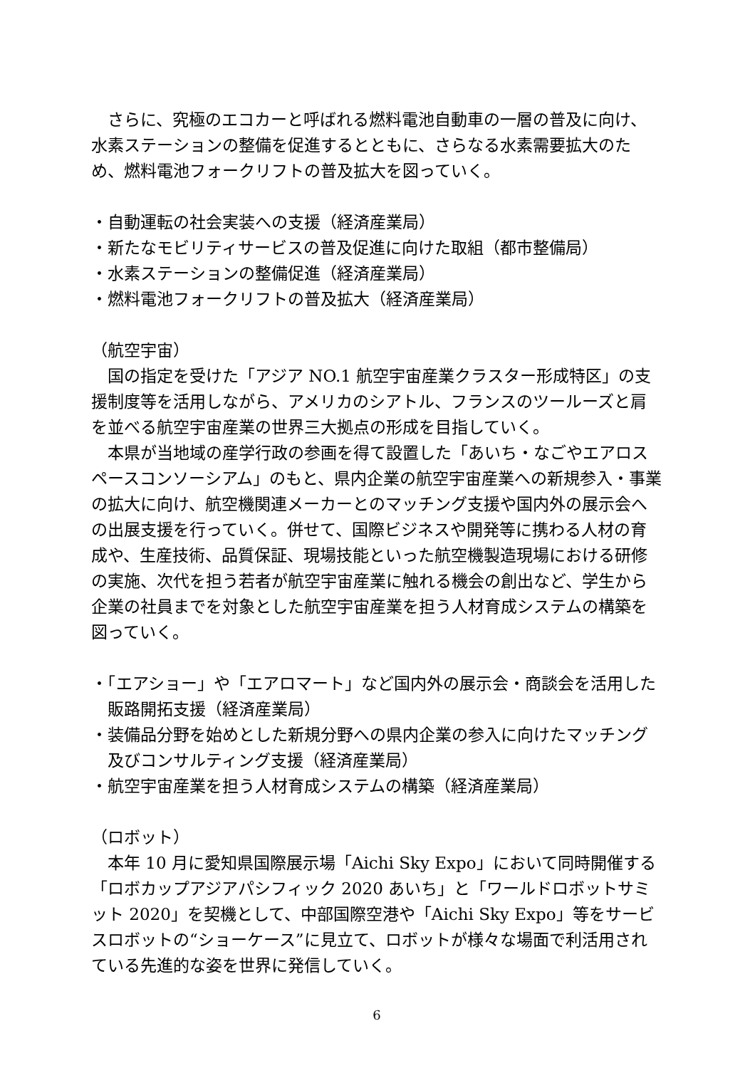さらに、究極のエコカーと呼ばれる燃料電池自動車の一層の普及に向け、水素ステーションの整備を促進するとともに、さらなる水素需要拡大のため、燃料電池フォークリフトの普及拡大を図っていく。
・自動運転の社会実装への支援（経済産業局）
・新たなモビリティサービスの普及促進に向けた取組（都市整備局）
・水素ステーションの整備促進（経済産業局）
・燃料電池フォークリフトの普及拡大（経済産業局）
（航空宇宙）
国の指定を受けた「アジア NO.1 航空宇宙産業クラスター形成特区」の支援制度等を活用しながら、アメリカのシアトル、フランスのツールーズと肩を並べる航空宇宙産業の世界三大拠点の形成を目指していく。
本県が当地域の産学行政の参画を得て設置した「あいち・なごやエアロスペースコンソーシアム」のもと、県内企業の航空宇宙産業への新規参入・事業の拡大に向け、航空機関連メーカーとのマッチング支援や国内外の展示会への出展支援を行っていく。併せて、国際ビジネスや開発等に携わる人材の育成や、生産技術、品質保証、現場技能といった航空機製造現場における研修の実施、次代を担う若者が航空宇宙産業に触れる機会の創出など、学生から企業の社員までを対象とした航空宇宙産業を担う人材育成システムの構築を図っていく。
・「エアショー」や「エアロマート」など国内外の展示会・商談会を活用した販路開拓支援（経済産業局）
・装備品分野を始めとした新規分野への県内企業の参入に向けたマッチング及びコンサルティング支援（経済産業局）
・航空宇宙産業を担う人材育成システムの構築（経済産業局）
（ロボット）
本年 10 月に愛知県国際展示場「Aichi Sky Expo」において同時開催する「ロボカップアジアパシフィック 2020 あいち」と「ワールドロボットサミット 2020」を契機として、中部国際空港や「Aichi Sky Expo」等をサービスロボットの“ショーケース”に見立て、ロボットが様々な場面で利活用されている先進的な姿を世界に発信していく。
6